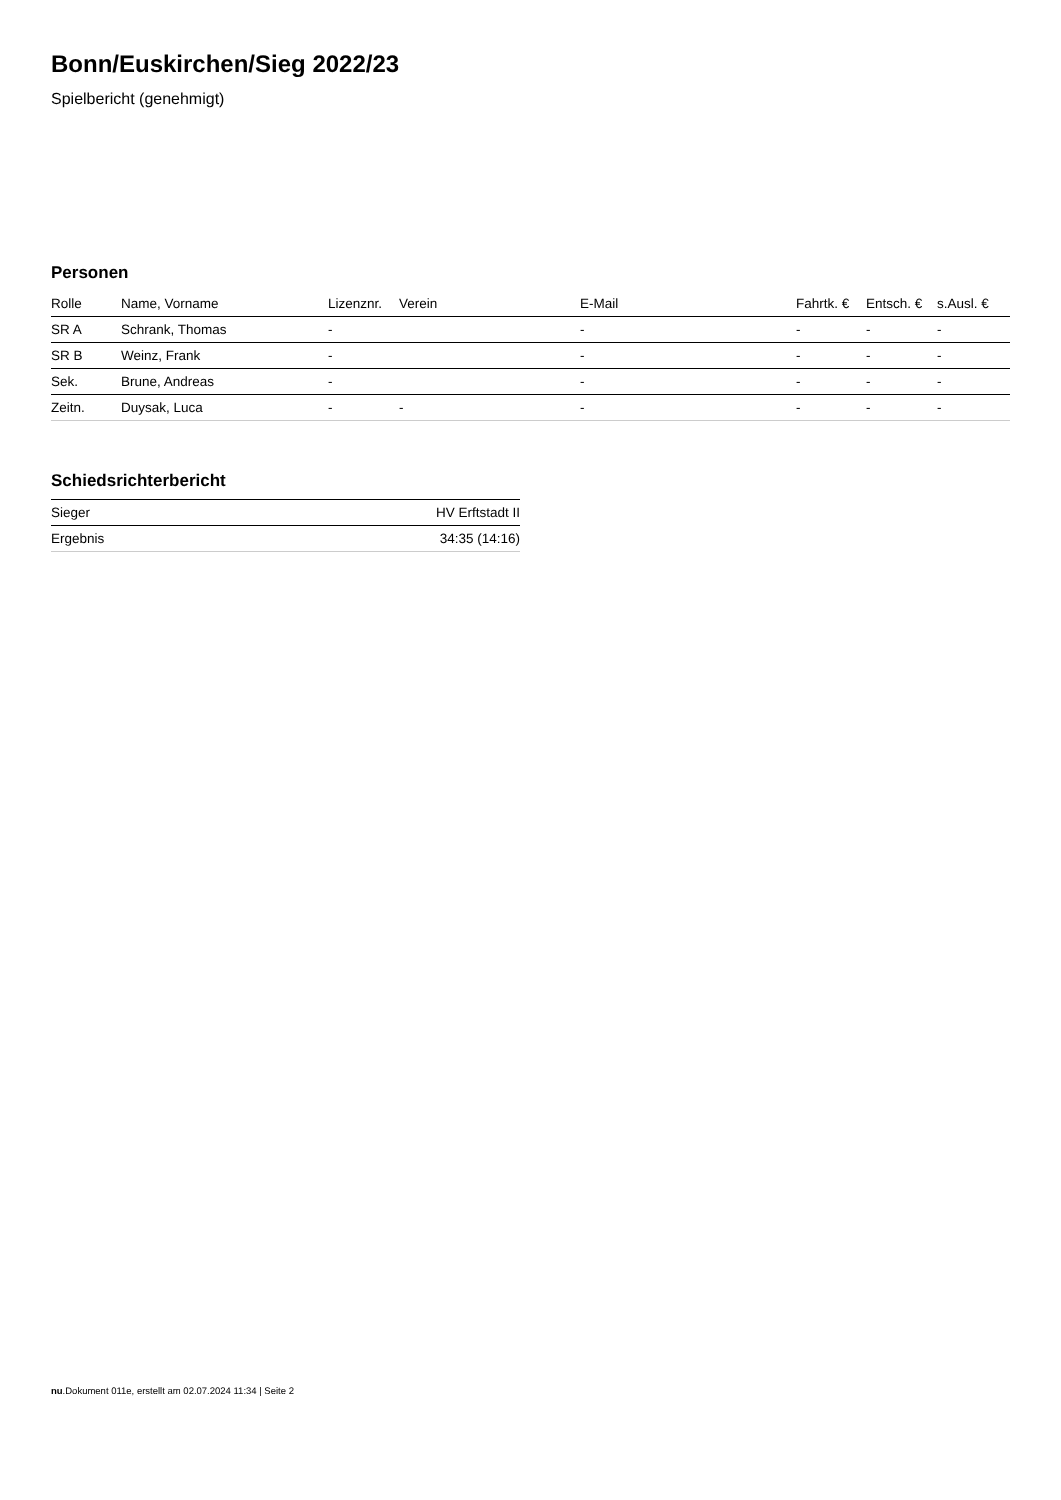Bonn/Euskirchen/Sieg 2022/23
Spielbericht (genehmigt)
Personen
| Rolle | Name, Vorname | Lizenznr. | Verein | E-Mail | Fahrtk. € | Entsch. € | s.Ausl. € |
| --- | --- | --- | --- | --- | --- | --- | --- |
| SR A | Schrank, Thomas | - | | - | - | - | - |
| SR B | Weinz, Frank | - | | - | - | - | - |
| Sek. | Brune, Andreas | - | | - | - | - | - |
| Zeitn. | Duysak, Luca | - | - | - | - | - | - |
Schiedsrichterbericht
| Sieger | HV Erftstadt II |
| Ergebnis | 34:35 (14:16) |
nu.Dokument 011e, erstellt am 02.07.2024 11:34 | Seite 2